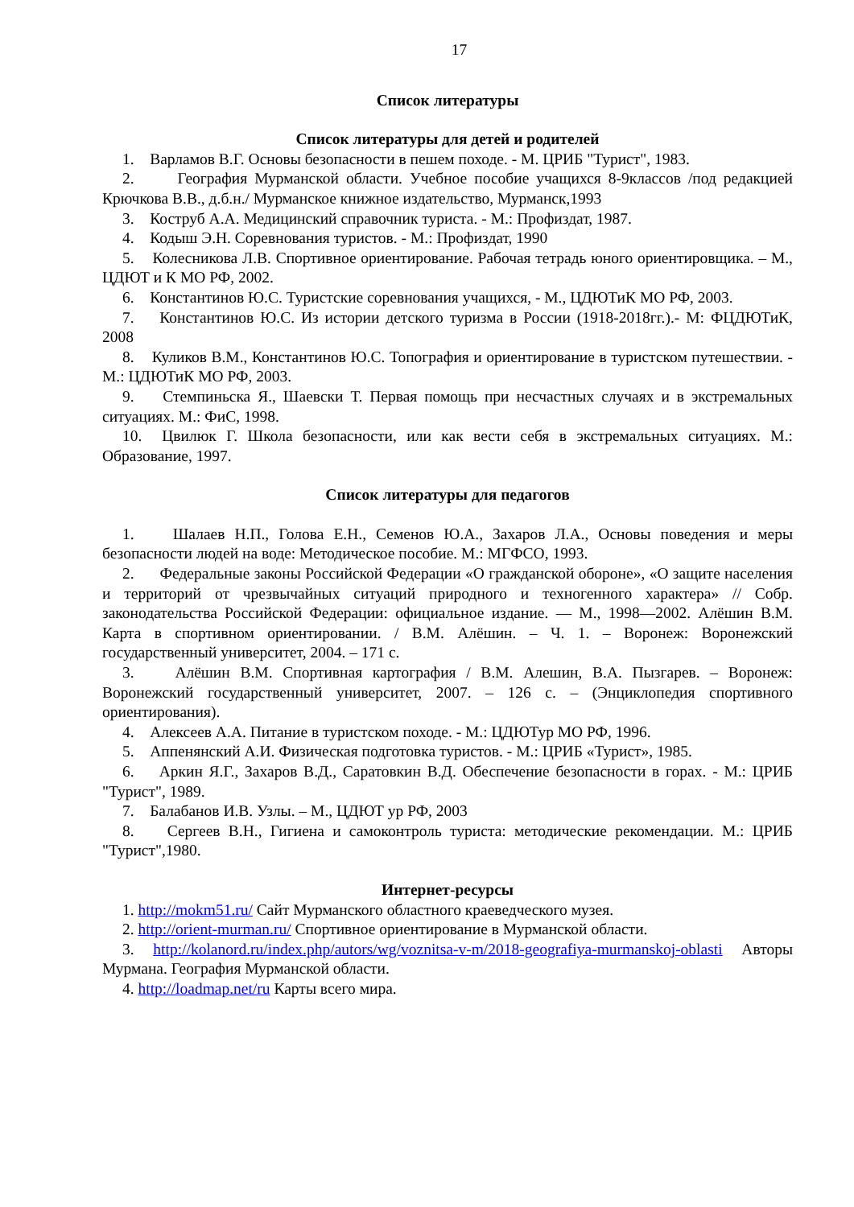17
Список литературы
Список литературы для детей и родителей
1. Варламов В.Г. Основы безопасности в пешем походе. - М. ЦРИБ "Турист", 1983.
2. География Мурманской области. Учебное пособие учащихся 8-9классов /под редакцией Крючкова В.В., д.б.н./ Мурманское книжное издательство, Мурманск,1993
3. Коструб А.А. Медицинский справочник туриста. - М.: Профиздат, 1987.
4. Кодыш Э.Н. Соревнования туристов. - М.: Профиздат, 1990
5. Колесникова Л.В. Спортивное ориентирование. Рабочая тетрадь юного ориентировщика. – М., ЦДЮТ и К МО РФ, 2002.
6. Константинов Ю.С. Туристские соревнования учащихся, - М., ЦДЮТиК МО РФ, 2003.
7. Константинов Ю.С. Из истории детского туризма в России (1918-2018гг.).- М: ФЦДЮТиК, 2008
8. Куликов В.М., Константинов Ю.С. Топография и ориентирование в туристском путешествии. - М.: ЦДЮТиК МО РФ, 2003.
9. Стемпиньска Я., Шаевски Т. Первая помощь при несчастных случаях и в экстремальных ситуациях. М.: ФиС, 1998.
10. Цвилюк Г. Школа безопасности, или как вести себя в экстремальных ситуациях. М.: Образование, 1997.
Список литературы для педагогов
1. Шалаев Н.П., Голова Е.Н., Семенов Ю.А., Захаров Л.А., Основы поведения и меры безопасности людей на воде: Методическое пособие. М.: МГФСО, 1993.
2. Федеральные законы Российской Федерации «О гражданской обороне», «О защите населения и территорий от чрезвычайных ситуаций природного и техногенного характера» // Собр. законодательства Российской Федерации: официальное издание. — М., 1998—2002. Алёшин В.М. Карта в спортивном ориентировании. / В.М. Алёшин. – Ч. 1. – Воронеж: Воронежский государственный университет, 2004. – 171 с.
3. Алёшин В.М. Спортивная картография / В.М. Алешин, В.А. Пызгарев. – Воронеж: Воронежский государственный университет, 2007. – 126 с. – (Энциклопедия спортивного ориентирования).
4. Алексеев А.А. Питание в туристском походе. - М.: ЦДЮТур МО РФ, 1996.
5. Аппенянский А.И. Физическая подготовка туристов. - М.: ЦРИБ «Турист», 1985.
6. Аркин Я.Г., Захаров В.Д., Саратовкин В.Д. Обеспечение безопасности в горах. - М.: ЦРИБ "Турист", 1989.
7. Балабанов И.В. Узлы. – М., ЦДЮТ ур РФ, 2003
8. Сергеев В.Н., Гигиена и самоконтроль туриста: методические рекомендации. М.: ЦРИБ "Турист",1980.
Интернет-ресурсы
1. http://mokm51.ru/ Сайт Мурманского областного краеведческого музея.
2. http://orient-murman.ru/ Спортивное ориентирование в Мурманской области.
3. http://kolanord.ru/index.php/autors/wg/voznitsa-v-m/2018-geografiya-murmanskoj-oblasti Авторы Мурмана. География Мурманской области.
4. http://loadmap.net/ru Карты всего мира.